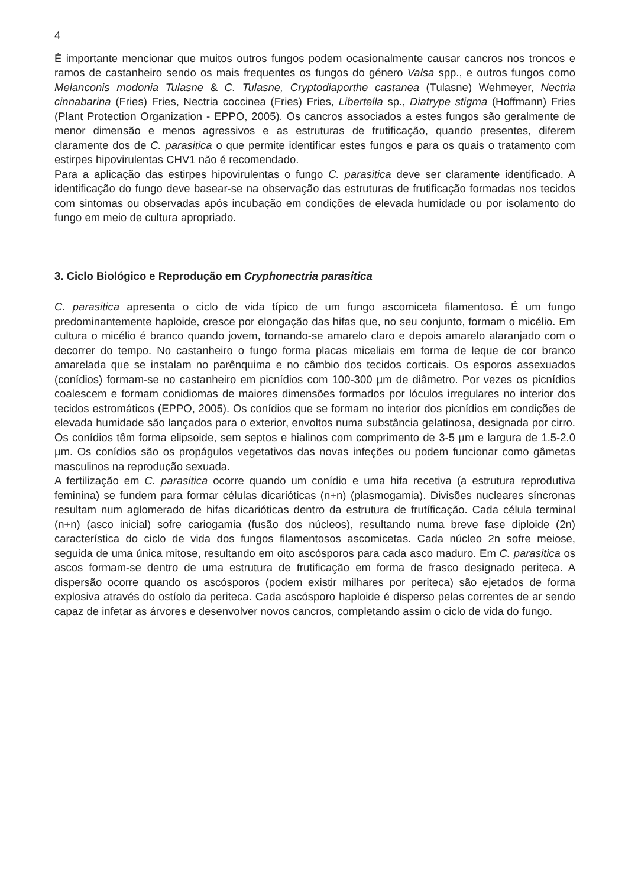4
É importante mencionar que muitos outros fungos podem ocasionalmente causar cancros nos troncos e ramos de castanheiro sendo os mais frequentes os fungos do género Valsa spp., e outros fungos como Melanconis modonia Tulasne & C. Tulasne, Cryptodiaporthe castanea (Tulasne) Wehmeyer, Nectria cinnabarina (Fries) Fries, Nectria coccinea (Fries) Fries, Libertella sp., Diatrype stigma (Hoffmann) Fries (Plant Protection Organization - EPPO, 2005). Os cancros associados a estes fungos são geralmente de menor dimensão e menos agressivos e as estruturas de frutificação, quando presentes, diferem claramente dos de C. parasitica o que permite identificar estes fungos e para os quais o tratamento com estirpes hipovirulentas CHV1 não é recomendado.
Para a aplicação das estirpes hipovirulentas o fungo C. parasitica deve ser claramente identificado. A identificação do fungo deve basear-se na observação das estruturas de frutificação formadas nos tecidos com sintomas ou observadas após incubação em condições de elevada humidade ou por isolamento do fungo em meio de cultura apropriado.
3. Ciclo Biológico e Reprodução em Cryphonectria parasitica
C. parasitica apresenta o ciclo de vida típico de um fungo ascomiceta filamentoso. É um fungo predominantemente haploide, cresce por elongação das hifas que, no seu conjunto, formam o micélio. Em cultura o micélio é branco quando jovem, tornando-se amarelo claro e depois amarelo alaranjado com o decorrer do tempo. No castanheiro o fungo forma placas miceliais em forma de leque de cor branco amarelada que se instalam no parênquima e no câmbio dos tecidos corticais. Os esporos assexuados (conídios) formam-se no castanheiro em picnídios com 100-300 µm de diâmetro. Por vezes os picnídios coalescem e formam conidiomas de maiores dimensões formados por lóculos irregulares no interior dos tecidos estromáticos (EPPO, 2005). Os conídios que se formam no interior dos picnídios em condições de elevada humidade são lançados para o exterior, envoltos numa substância gelatinosa, designada por cirro. Os conídios têm forma elipsoide, sem septos e hialinos com comprimento de 3-5 µm e largura de 1.5-2.0 µm. Os conídios são os propágulos vegetativos das novas infeções ou podem funcionar como gâmetas masculinos na reprodução sexuada.
A fertilização em C. parasitica ocorre quando um conídio e uma hifa recetiva (a estrutura reprodutiva feminina) se fundem para formar células dicarióticas (n+n) (plasmogamia). Divisões nucleares síncronas resultam num aglomerado de hifas dicarióticas dentro da estrutura de frutíficação. Cada célula terminal (n+n) (asco inicial) sofre cariogamia (fusão dos núcleos), resultando numa breve fase diploide (2n) característica do ciclo de vida dos fungos filamentosos ascomicetas. Cada núcleo 2n sofre meiose, seguida de uma única mitose, resultando em oito ascósporos para cada asco maduro. Em C. parasitica os ascos formam-se dentro de uma estrutura de frutificação em forma de frasco designado periteca. A dispersão ocorre quando os ascósporos (podem existir milhares por periteca) são ejetados de forma explosiva através do ostíolo da periteca. Cada ascósporo haploide é disperso pelas correntes de ar sendo capaz de infetar as árvores e desenvolver novos cancros, completando assim o ciclo de vida do fungo.